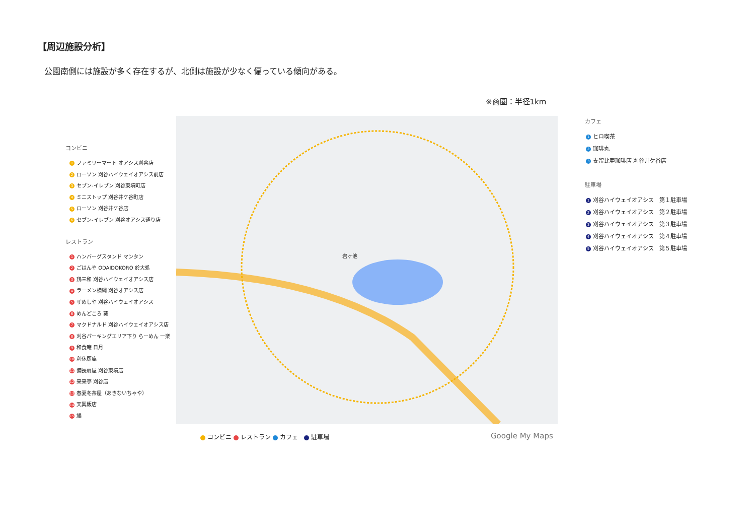【周辺施設分析】
公園南側には施設が多く存在するが、北側は施設が少なく偏っている傾向がある。
※商圏：半径1km
コンビニ
1 ファミリーマート オアシス刈谷店
2 ローソン 刈谷ハイウェイオアシス前店
3 セブン-イレブン 刈谷東境町店
4 ミニストップ 刈谷井ケ谷町店
5 ローソン 刈谷井ケ谷店
6 セブン-イレブン 刈谷オアシス通り店
レストラン
1 ハンバーグスタンド マンタン
2 ごはんや ODAIDOKORO 於大処
3 鶏三和 刈谷ハイウェイオアシス店
4 ラーメン横綱 刈谷オアシス店
5 ザめしや 刈谷ハイウェイオアシス
6 めんどころ 葵
7 マクドナルド 刈谷ハイウェイオアシス店
8 刈谷パーキングエリア下り らーめん 一楽
9 和食庵 日月
10 利休厨庵
11 備長扇屋 刈谷東境店
12 来来亭 刈谷店
13 春夏冬茶屋（あきないちゃや）
14 天興飯店
15 縄
岩ヶ池
カフェ
1 ヒロ喫茶
2 珈琲丸
3 支留比亜珈琲店 刈谷井ケ谷店
駐車場
1 刈谷ハイウェイオアシス　第１駐車場
2 刈谷ハイウェイオアシス　第２駐車場
3 刈谷ハイウェイオアシス　第３駐車場
4 刈谷ハイウェイオアシス　第４駐車場
5 刈谷ハイウェイオアシス　第５駐車場
コンビニ レストラン カフェ　 駐車場
Google My Maps